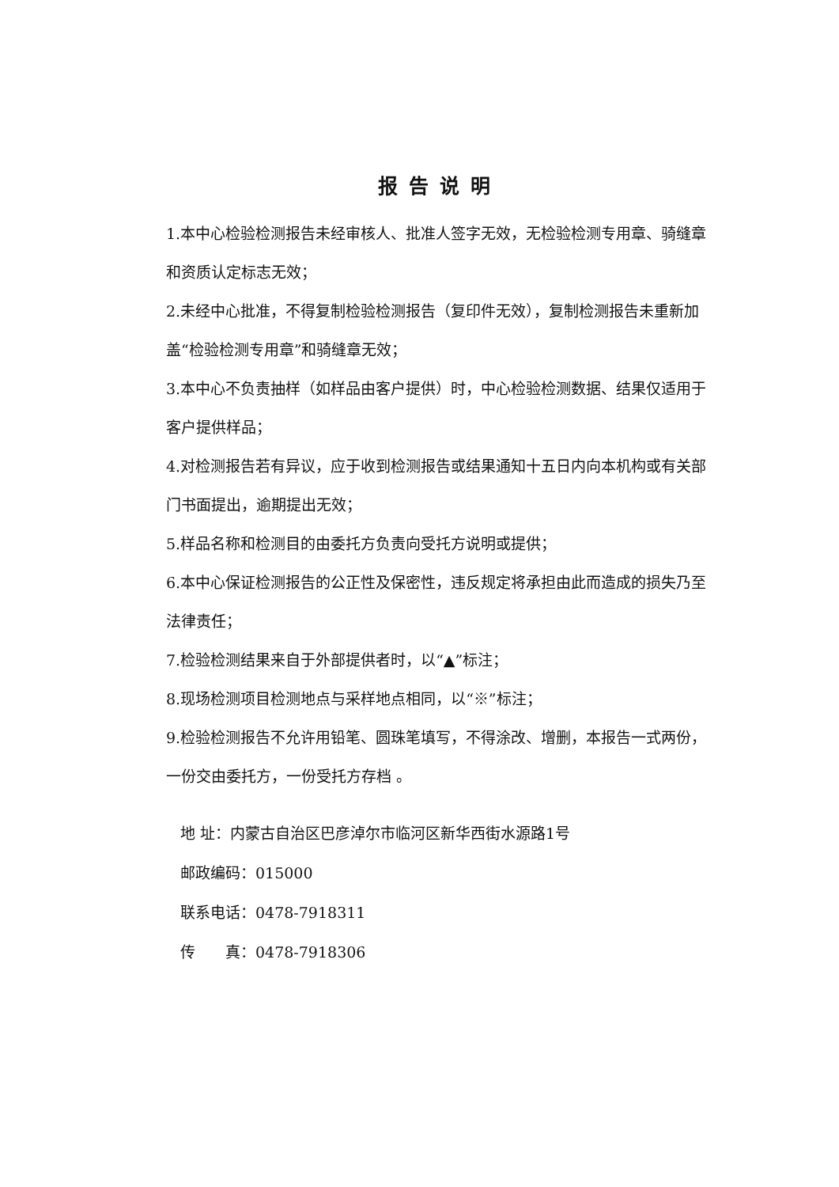报告说明
1.本中心检验检测报告未经审核人、批准人签字无效，无检验检测专用章、骑缝章和资质认定标志无效；
2.未经中心批准，不得复制检验检测报告（复印件无效），复制检测报告未重新加盖“检验检测专用章”和骑缝章无效；
3.本中心不负责抽样（如样品由客户提供）时，中心检验检测数据、结果仅适用于客户提供样品；
4.对检测报告若有异议，应于收到检测报告或结果通知十五日内向本机构或有关部门书面提出，逾期提出无效；
5.样品名称和检测目的由委托方负责向受托方说明或提供；
6.本中心保证检测报告的公正性及保密性，违反规定将承担由此而造成的损失乃至法律责任；
7.检验检测结果来自于外部提供者时，以“▲”标注；
8.现场检测项目检测地点与采样地点相同，以“※”标注；
9.检验检测报告不允许用铅笔、圆珠笔填写，不得涂改、增删，本报告一式两份，一份交由委托方，一份受托方存档 。
地 址：内蒙古自治区巴彦淖尔市临河区新华西街水源路1号
邮政编码：015000
联系电话：0478-7918311
传  真：0478-7918306